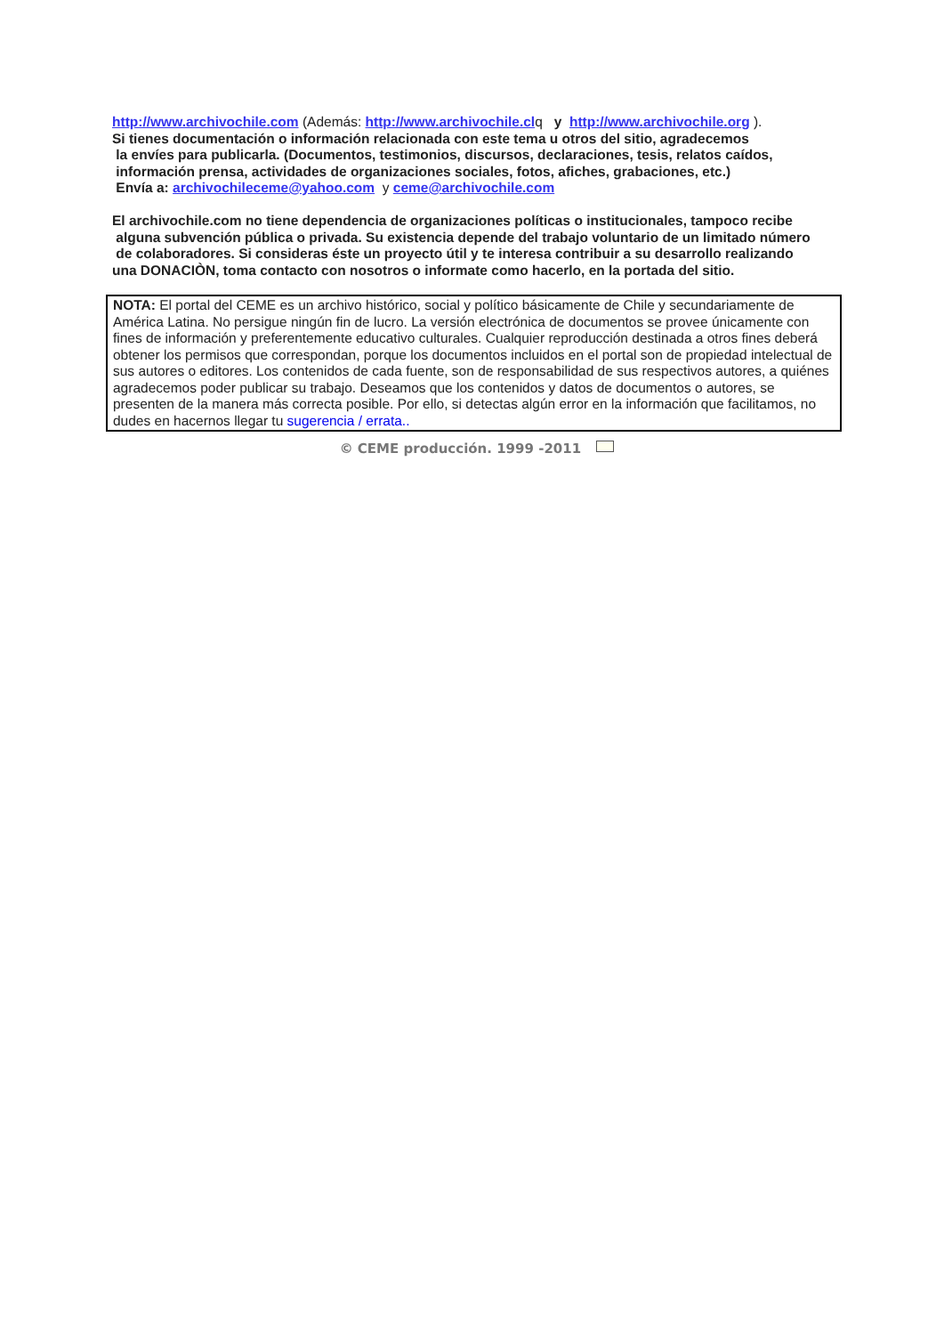http://www.archivochile.com (Además: http://www.archivochile.clq y http://www.archivochile.org ).
Si tienes documentación o información relacionada con este tema u otros del sitio, agradecemos
la envíes para publicarla. (Documentos, testimonios, discursos, declaraciones, tesis, relatos caídos,
información prensa, actividades de organizaciones sociales, fotos, afiches, grabaciones, etc.)
Envía a: archivochileceme@yahoo.com y ceme@archivochile.com
El archivochile.com no tiene dependencia de organizaciones políticas o institucionales, tampoco recibe
alguna subvención pública o privada. Su existencia depende del trabajo voluntario de un limitado número
de colaboradores. Si consideras éste un proyecto útil y te interesa contribuir a su desarrollo realizando
una DONACIÒN, toma contacto con nosotros o informate como hacerlo, en la portada del sitio.
NOTA: El portal del CEME es un archivo histórico, social y político básicamente de Chile y secundariamente de América Latina. No persigue ningún fin de lucro. La versión electrónica de documentos se provee únicamente con fines de información y preferentemente educativo culturales. Cualquier reproducción destinada a otros fines deberá obtener los permisos que correspondan, porque los documentos incluidos en el portal son de propiedad intelectual de sus autores o editores. Los contenidos de cada fuente, son de responsabilidad de sus respectivos autores, a quiénes agradecemos poder publicar su trabajo. Deseamos que los contenidos y datos de documentos o autores, se presenten de la manera más correcta posible. Por ello, si detectas algún error en la información que facilitamos, no dudes en hacernos llegar tu sugerencia / errata..
© CEME producción. 1999 -2011